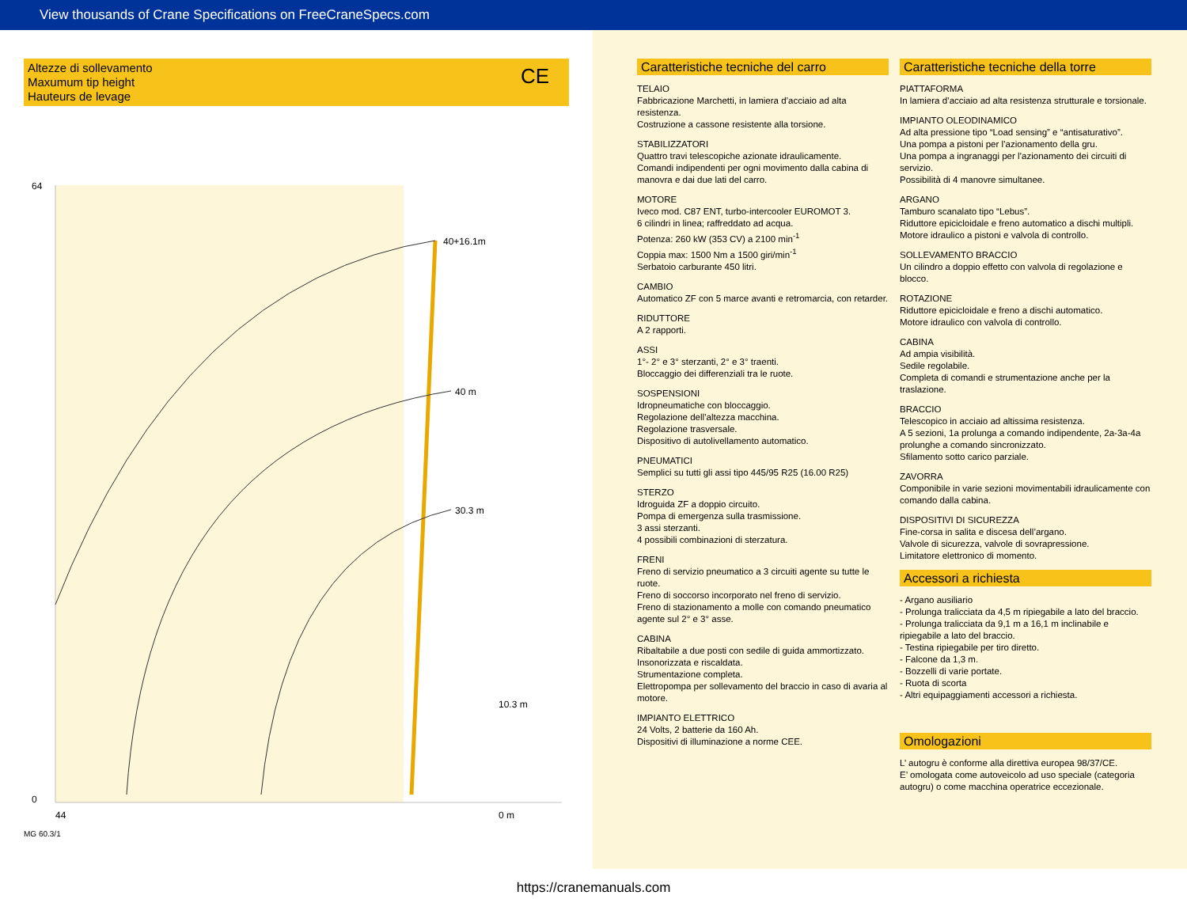View thousands of Crane Specifications on FreeCraneSpecs.com
Altezze di sollevamento
Maxumum tip height
Hauteurs de levage
CE
64
0
40+16.1m
40 m
30.3 m
10.3 m
44
0 m
MG 60.3/1
Caratteristiche tecniche del carro
TELAIO
Fabbricazione Marchetti, in lamiera d’acciaio ad alta resistenza.
Costruzione a cassone resistente alla torsione.
STABILIZZATORI
Quattro travi telescopiche azionate idraulicamente.
Comandi indipendenti per ogni movimento dalla cabina di manovra e dai due lati del carro.
MOTORE
Iveco mod. C87 ENT, turbo-intercooler EUROMOT 3.
6 cilindri in linea; raffreddato ad acqua.
Potenza: 260 kW (353 CV) a 2100 min<sup>-1</sup>
Coppia max: 1500 Nm a 1500 giri/min<sup>-1</sup>
Serbatoio carburante 450 litri.
CAMBIO
Automatico ZF con 5 marce avanti e retromarcia, con retarder.
RIDUTTORE
A 2 rapporti.
ASSI
1°- 2° e 3° sterzanti, 2° e 3° traenti.
Bloccaggio dei differenziali tra le ruote.
SOSPENSIONI
Idropneumatiche con bloccaggio.
Regolazione dell’altezza macchina.
Regolazione trasversale.
Dispositivo di autolivellamento automatico.
PNEUMATICI
Semplici su tutti gli assi tipo 445/95 R25 (16.00 R25)
STERZO
Idroguida ZF a doppio circuito.
Pompa di emergenza sulla trasmissione.
3 assi sterzanti.
4 possibili combinazioni di sterzatura.
FRENI
Freno di servizio pneumatico a 3 circuiti agente su tutte le ruote.
Freno di soccorso incorporato nel freno di servizio.
Freno di stazionamento a molle con comando pneumatico agente sul 2° e 3° asse.
CABINA
Ribaltabile a due posti con sedile di guida ammortizzato.
Insonorizzata e riscaldata.
Strumentazione completa.
Elettropompa per sollevamento del braccio in caso di avaria al motore.
IMPIANTO ELETTRICO
24 Volts, 2 batterie da 160 Ah.
Dispositivi di illuminazione a norme CEE.
Caratteristiche tecniche della torre
PIATTAFORMA
In lamiera d’acciaio ad alta resistenza strutturale e torsionale.
IMPIANTO OLEODINAMICO
Ad alta pressione tipo “Load sensing” e “antisaturativo”.
Una pompa a pistoni per l’azionamento della gru.
Una pompa a ingranaggi per l’azionamento dei circuiti di servizio.
Possibilità di 4 manovre simultanee.
ARGANO
Tamburo scanalato tipo “Lebus”.
Riduttore epicicloidale e freno automatico a dischi multipli.
Motore idraulico a pistoni e valvola di controllo.
SOLLEVAMENTO BRACCIO
Un cilindro a doppio effetto con valvola di regolazione e blocco.
ROTAZIONE
Riduttore epicicloidale e freno a dischi automatico.
Motore idraulico con valvola di controllo.
CABINA
Ad ampia visibilità.
Sedile regolabile.
Completa di comandi e strumentazione anche per la traslazione.
BRACCIO
Telescopico in acciaio ad altissima resistenza.
A 5 sezioni, 1a prolunga a comando indipendente, 2a-3a-4a prolunghe a comando sincronizzato.
Sfilamento sotto carico parziale.
ZAVORRA
Componibile in varie sezioni movimentabili idraulicamente con comando dalla cabina.
DISPOSITIVI DI SICUREZZA
Fine-corsa in salita e discesa dell’argano.
Valvole di sicurezza, valvole di sovrapressione.
Limitatore elettronico di momento.
Accessori a richiesta
- Argano ausiliario
- Prolunga tralicciata da 4,5 m ripiegabile a lato del braccio.
- Prolunga tralicciata da 9,1 m a 16,1 m inclinabile e ripiegabile a lato del braccio.
- Testina ripiegabile per tiro diretto.
- Falcone da 1,3 m.
- Bozzelli di varie portate.
- Ruota di scorta
- Altri equipaggiamenti accessori a richiesta.
Omologazioni
L’ autogru è conforme alla direttiva europea 98/37/CE.
E’ omologata come autoveicolo ad uso speciale (categoria autogru) o come macchina operatrice eccezionale.
https://cranemanuals.com